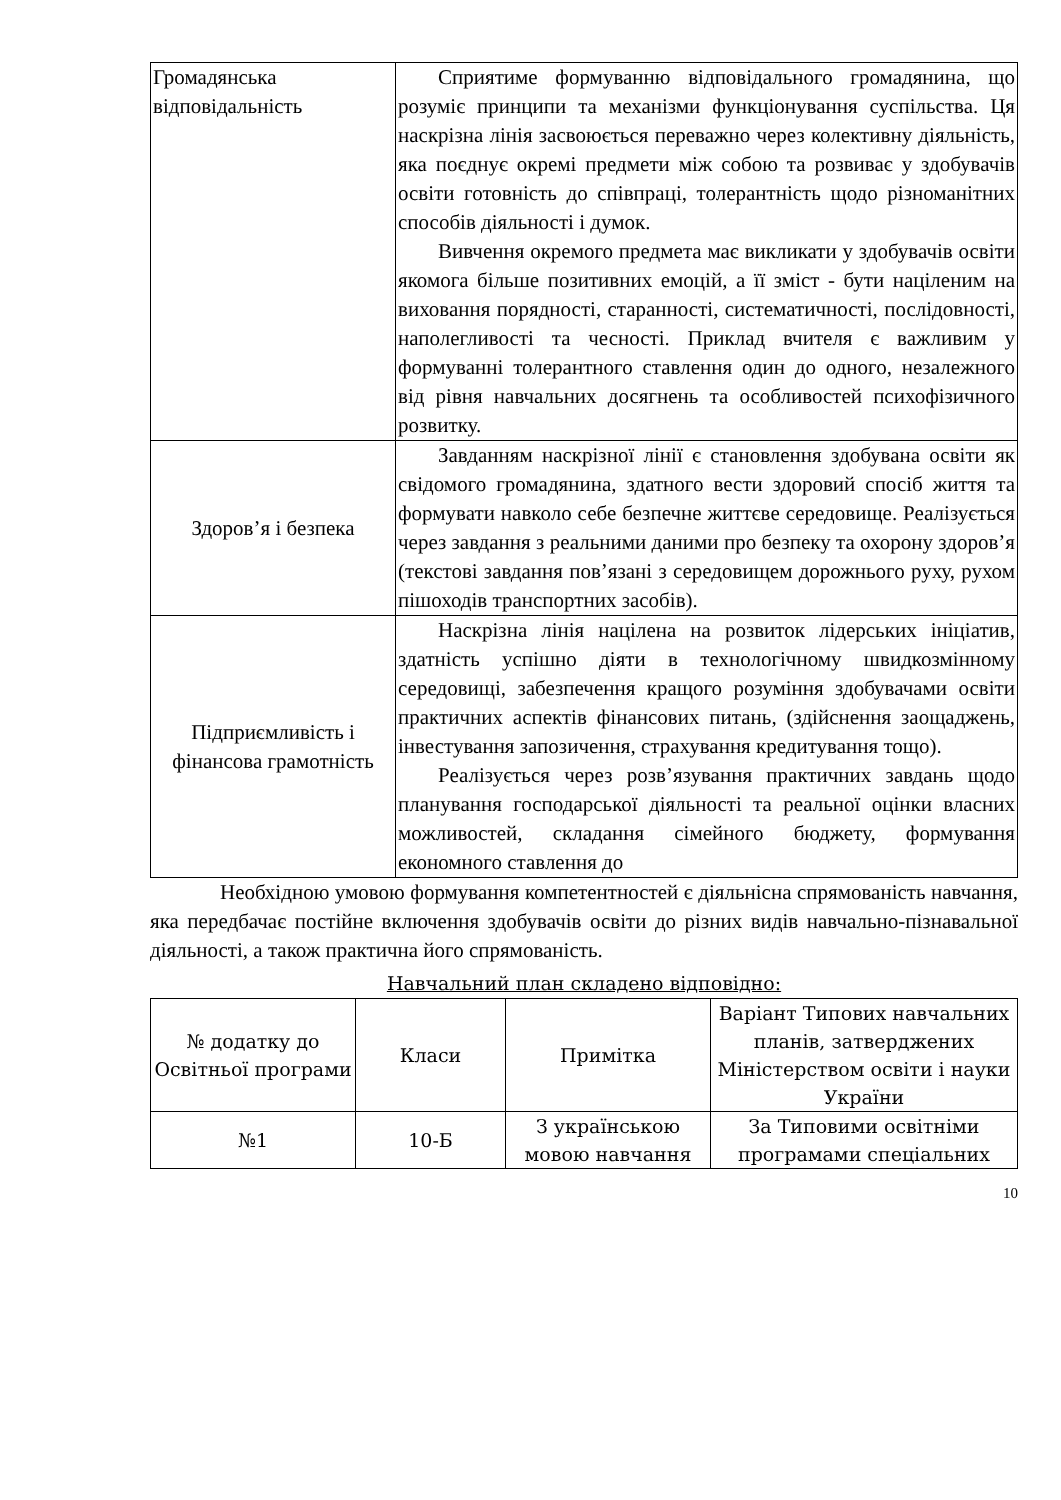| Громадянська відповідальність | Сприятиме формуванню відповідального громадянина, що розуміє принципи та механізми функціонування суспільства. Ця наскрізна лінія засвоюється переважно через колективну діяльність, яка поєднує окремі предмети між собою та розвиває у здобувачів освіти готовність до співпраці, толерантність щодо різноманітних способів діяльності і думок. Вивчення окремого предмета має викликати у здобувачів освіти якомога більше позитивних емоцій, а її зміст - бути націленим на виховання порядності, старанності, систематичності, послідовності, наполегливості та чесності. Приклад вчителя є важливим у формуванні толерантного ставлення один до одного, незалежного від рівня навчальних досягнень та особливостей психофізичного розвитку. |
| Здоров’я і безпека | Завданням наскрізної лінії є становлення здобувана освіти як свідомого громадянина, здатного вести здоровий спосіб життя та формувати навколо себе безпечне життєве середовище. Реалізується через завдання з реальними даними про безпеку та охорону здоров’я (текстові завдання пов’язані з середовищем дорожнього руху, рухом пішоходів транспортних засобів). |
| Підприємливість і фінансова грамотність | Наскрізна лінія націлена на розвиток лідерських ініціатив, здатність успішно діяти в технологічному швидкозмінному середовищі, забезпечення кращого розуміння здобувачами освіти практичних аспектів фінансових питань, (здійснення заощаджень, інвестування запозичення, страхування кредитування тощо). Реалізується через розв’язування практичних завдань щодо планування господарської діяльності та реальної оцінки власних можливостей, складання сімейного бюджету, формування економного ставлення до |
Необхідною умовою формування компетентностей є діяльнісна спрямованість навчання, яка передбачає постійне включення здобувачів освіти до різних видів навчально-пізнавальної діяльності, а також практична його спрямованість.
Навчальний план складено відповідно:
| № додатку до Освітньої програми | Класи | Примітка | Варіант Типових навчальних планів, затверджених Міністерством освіти і науки України |
| №1 | 10-Б | З українською мовою навчання | За Типовими освітніми програмами спеціальних |
10